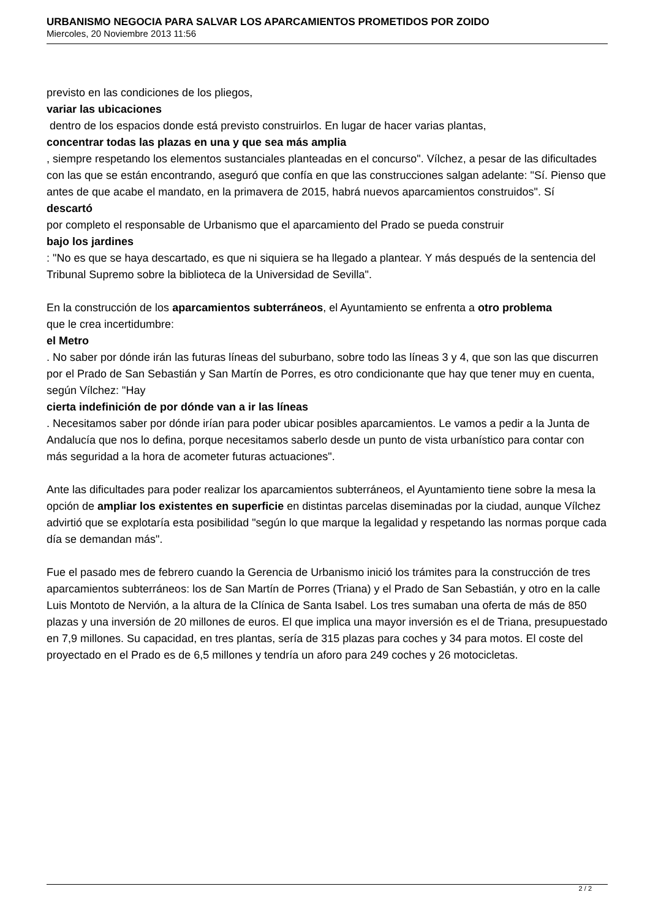URBANISMO NEGOCIA PARA SALVAR LOS APARCAMIENTOS PROMETIDOS POR ZOIDO
Miercoles, 20 Noviembre 2013 11:56
previsto en las condiciones de los pliegos,
variar las ubicaciones
dentro de los espacios donde está previsto construirlos. En lugar de hacer varias plantas,
concentrar todas las plazas en una y que sea más amplia
, siempre respetando los elementos sustanciales planteadas en el concurso". Vílchez, a pesar de las dificultades con las que se están encontrando, aseguró que confía en que las construcciones salgan adelante: "Sí. Pienso que antes de que acabe el mandato, en la primavera de 2015, habrá nuevos aparcamientos construidos". Sí
descartó
por completo el responsable de Urbanismo que el aparcamiento del Prado se pueda construir
bajo los jardines
: "No es que se haya descartado, es que ni siquiera se ha llegado a plantear. Y más después de la sentencia del Tribunal Supremo sobre la biblioteca de la Universidad de Sevilla".
En la construcción de los aparcamientos subterráneos, el Ayuntamiento se enfrenta a otro problema
que le crea incertidumbre:
el Metro
. No saber por dónde irán las futuras líneas del suburbano, sobre todo las líneas 3 y 4, que son las que discurren por el Prado de San Sebastián y San Martín de Porres, es otro condicionante que hay que tener muy en cuenta, según Vílchez: "Hay
cierta indefinición de por dónde van a ir las líneas
. Necesitamos saber por dónde irían para poder ubicar posibles aparcamientos. Le vamos a pedir a la Junta de Andalucía que nos lo defina, porque necesitamos saberlo desde un punto de vista urbanístico para contar con más seguridad a la hora de acometer futuras actuaciones".
Ante las dificultades para poder realizar los aparcamientos subterráneos, el Ayuntamiento tiene sobre la mesa la opción de ampliar los existentes en superficie en distintas parcelas diseminadas por la ciudad, aunque Vílchez advirtió que se explotaría esta posibilidad "según lo que marque la legalidad y respetando las normas porque cada día se demandan más".
Fue el pasado mes de febrero cuando la Gerencia de Urbanismo inició los trámites para la construcción de tres aparcamientos subterráneos: los de San Martín de Porres (Triana) y el Prado de San Sebastián, y otro en la calle Luis Montoto de Nervión, a la altura de la Clínica de Santa Isabel. Los tres sumaban una oferta de más de 850 plazas y una inversión de 20 millones de euros. El que implica una mayor inversión es el de Triana, presupuestado en 7,9 millones. Su capacidad, en tres plantas, sería de 315 plazas para coches y 34 para motos. El coste del proyectado en el Prado es de 6,5 millones y tendría un aforo para 249 coches y 26 motocicletas.
2 / 2